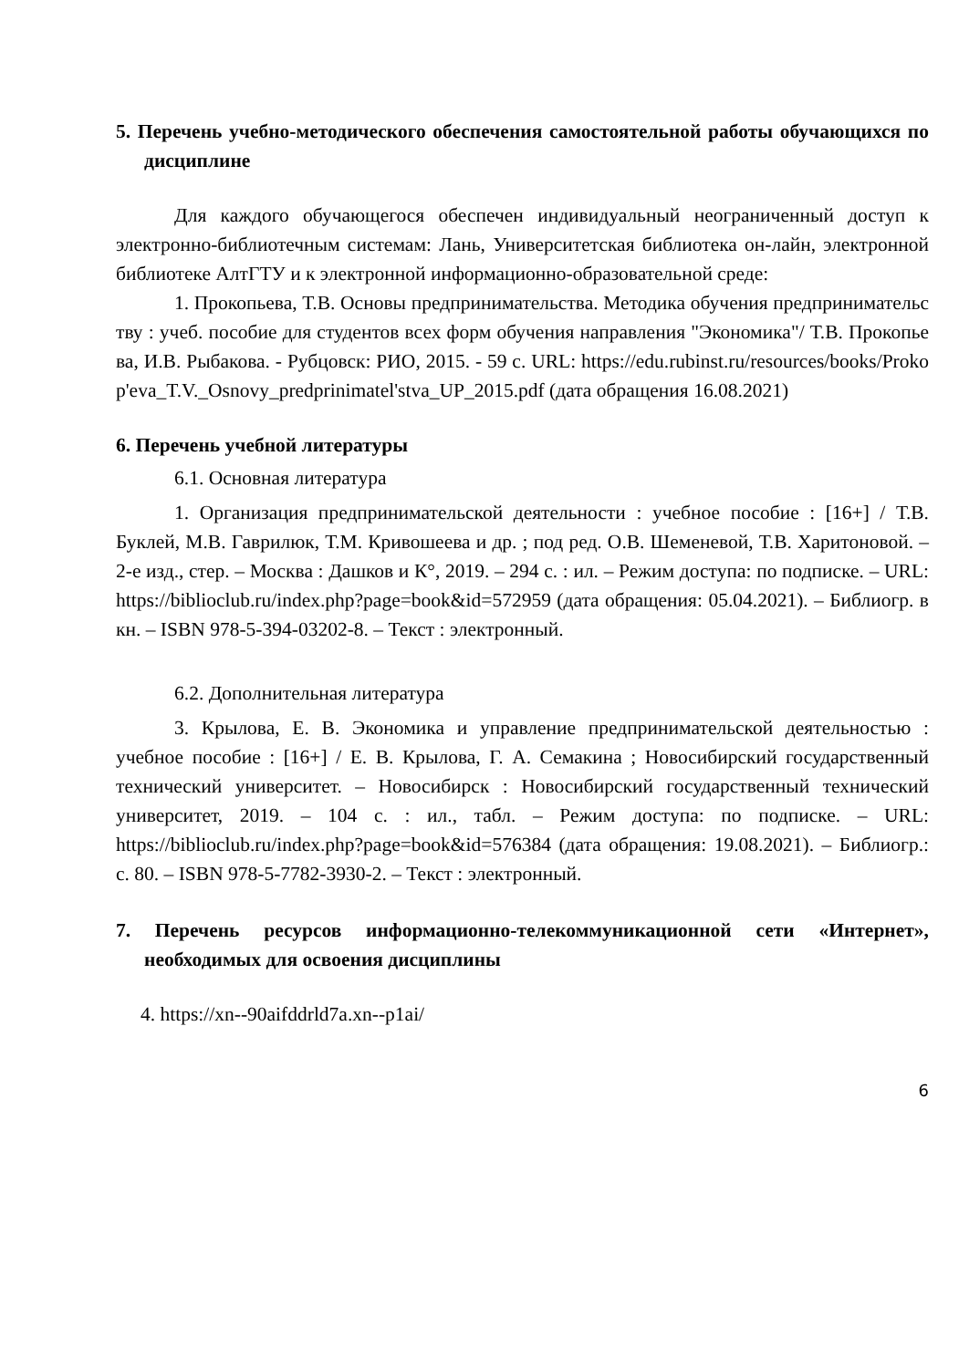5. Перечень учебно-методического обеспечения самостоятельной работы обучающихся по дисциплине
Для каждого обучающегося обеспечен индивидуальный неограниченный доступ к электронно-библиотечным системам: Лань, Университетская библиотека он-лайн, электронной библиотеке АлтГТУ и к электронной информационно-образовательной среде:
1. Прокопьева, Т.В. Основы предпринимательства. Методика обучения предпринимательству : учеб. пособие для студентов всех форм обучения направления "Экономика"/ Т.В. Прокопьева, И.В. Рыбакова. - Рубцовск: РИО, 2015. - 59 с. URL: https://edu.rubinst.ru/resources/books/Prokop'eva_T.V._Osnovy_predprinimatel'stva_UP_2015.pdf (дата обращения 16.08.2021)
6. Перечень учебной литературы
6.1. Основная литература
1. Организация предпринимательской деятельности : учебное пособие : [16+] / Т.В. Буклей, М.В. Гаврилюк, Т.М. Кривошеева и др. ; под ред. О.В. Шеменевой, Т.В. Харитоновой. – 2-е изд., стер. – Москва : Дашков и К°, 2019. – 294 с. : ил. – Режим доступа: по подписке. – URL: https://biblioclub.ru/index.php?page=book&id=572959 (дата обращения: 05.04.2021). – Библиогр. в кн. – ISBN 978-5-394-03202-8. – Текст : электронный.
6.2. Дополнительная литература
3. Крылова, Е. В. Экономика и управление предпринимательской деятельностью : учебное пособие : [16+] / Е. В. Крылова, Г. А. Семакина ; Новосибирский государственный технический университет. – Новосибирск : Новосибирский государственный технический университет, 2019. – 104 с. : ил., табл. – Режим доступа: по подписке. – URL: https://biblioclub.ru/index.php?page=book&id=576384 (дата обращения: 19.08.2021). – Библиогр.: с. 80. – ISBN 978-5-7782-3930-2. – Текст : электронный.
7. Перечень ресурсов информационно-телекоммуникационной сети «Интернет», необходимых для освоения дисциплины
4. https://xn--90aifddrld7a.xn--p1ai/
6